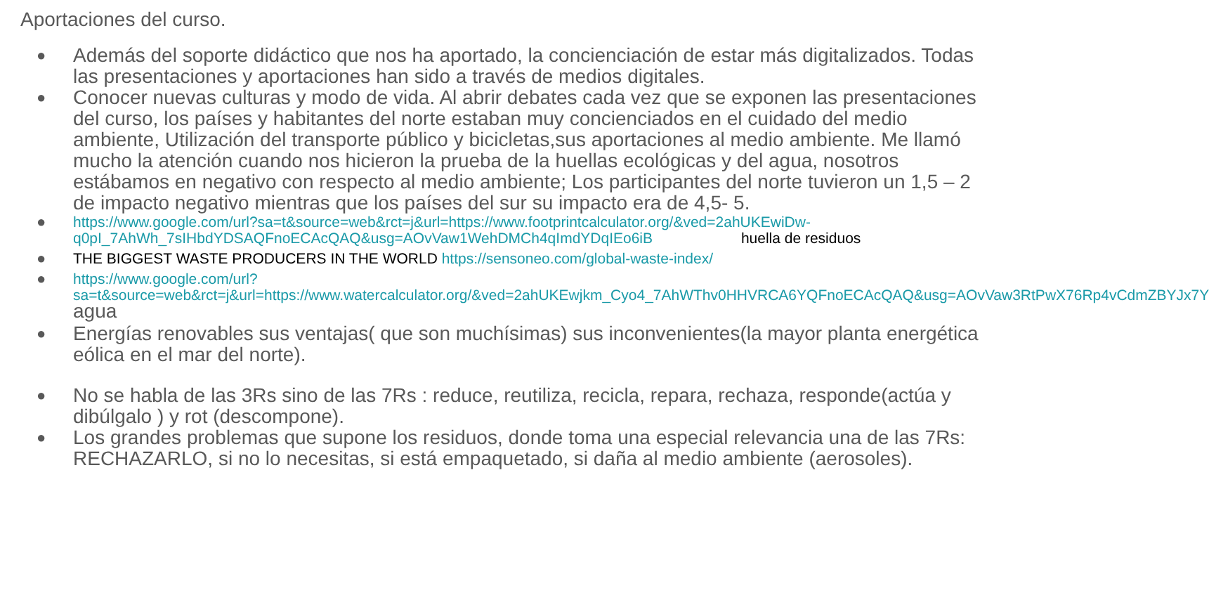Aportaciones del curso.
● Además del soporte didáctico que nos ha aportado, la concienciación de estar más digitalizados. Todas las presentaciones y aportaciones han sido a través de medios digitales.
● Conocer nuevas culturas y modo de vida. Al abrir debates cada vez que se exponen las presentaciones del curso, los países y habitantes del norte estaban muy concienciados en el cuidado del medio ambiente, Utilización del transporte público y bicicletas,sus aportaciones al medio ambiente. Me llamó mucho la atención cuando nos hicieron la prueba de la huellas ecológicas y del agua, nosotros estábamos en negativo con respecto al medio ambiente; Los participantes del norte tuvieron un 1,5 – 2 de impacto negativo mientras que los países del sur su impacto era de 4,5- 5.
● https://www.google.com/url?sa=t&source=web&rct=j&url=https://www.footprintcalculator.org/&ved=2ahUKEwiDw-q0pI_7AhWh_7sIHbdYDSAQFnoECAcQAQ&usg=AOvVaw1WehDMCh4qImdYDqIEo6iB huella de residuos
● THE BIGGEST WASTE PRODUCERS IN THE WORLD https://sensoneo.com/global-waste-index/
● https://www.google.com/url?sa=t&source=web&rct=j&url=https://www.watercalculator.org/&ved=2ahUKEwjkm_Cyo4_7AhWThv0HHVRCA6YQFnoECAcQAQ&usg=AOvVaw3RtPwX76Rp4vCdmZBYJx7Y agua
● Energías renovables sus ventajas( que son muchísimas) sus inconvenientes(la mayor planta energética eólica en el mar del norte).
● No se habla de las 3Rs sino de las 7Rs : reduce, reutiliza, recicla, repara, rechaza, responde(actúa y dibúlgalo ) y rot (descompone).
● Los grandes problemas que supone los residuos, donde toma una especial relevancia una de las 7Rs: RECHAZARLO, si no lo necesitas, si está empaquetado, si daña al medio ambiente (aerosoles).